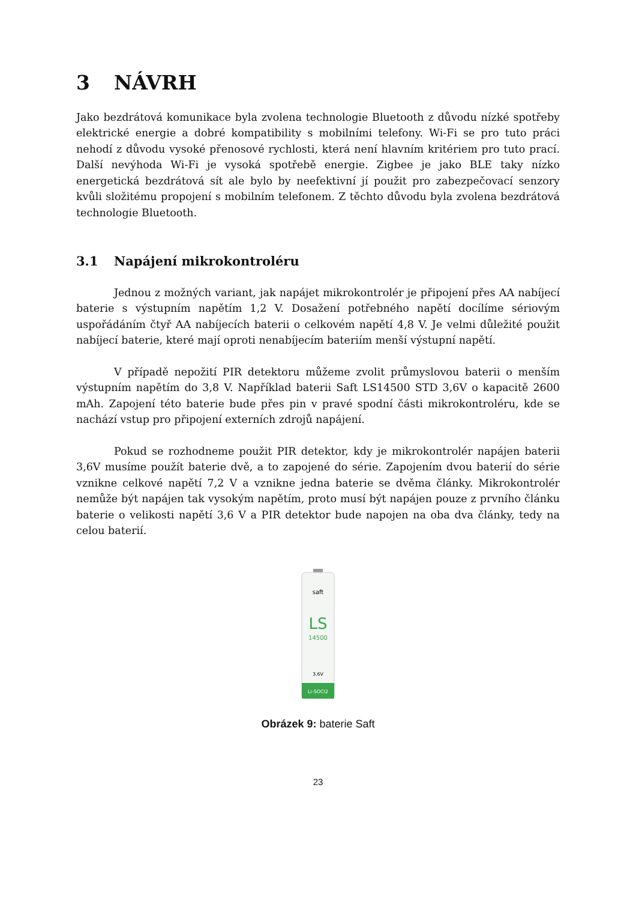3 NÁVRH
Jako bezdrátová komunikace byla zvolena technologie Bluetooth z důvodu nízké spotřeby elektrické energie a dobré kompatibility s mobilními telefony. Wi-Fi se pro tuto práci nehodí z důvodu vysoké přenosové rychlosti, která není hlavním kritériem pro tuto prací. Další nevýhoda Wi-Fi je vysoká spotřebě energie. Zigbee je jako BLE taky nízko energetická bezdrátová sít ale bylo by neefektivní jí použit pro zabezpečovací senzory kvůli složitému propojení s mobilním telefonem. Z těchto důvodu byla zvolena bezdrátová technologie Bluetooth.
3.1 Napájení mikrokontroléru
Jednou z možných variant, jak napájet mikrokontrolér je připojení přes AA nabíjecí baterie s výstupním napětím 1,2 V. Dosažení potřebného napětí docílíme sériovým uspořádáním čtyř AA nabíjecích baterii o celkovém napětí 4,8 V. Je velmi důležité použit nabíjecí baterie, které mají oproti nenabíjecím bateriím menší výstupní napětí.
V případě nepožití PIR detektoru můžeme zvolit průmyslovou baterii o menším výstupním napětím do 3,8 V. Například baterii Saft LS14500 STD 3,6V o kapacitě 2600 mAh. Zapojení této baterie bude přes pin v pravé spodní části mikrokontroléru, kde se nachází vstup pro připojení externích zdrojů napájení.
Pokud se rozhodneme použit PIR detektor, kdy je mikrokontrolér napájen baterii 3,6V musíme použít baterie dvě, a to zapojené do série. Zapojením dvou baterií do série vznikne celkové napětí 7,2 V a vznikne jedna baterie se dvěma články. Mikrokontrolér nemůže být napájen tak vysokým napětím, proto musí být napájen pouze z prvního článku baterie o velikosti napětí 3,6 V a PIR detektor bude napojen na oba dva články, tedy na celou baterií.
saft
LS
14500
3.6V
Li-SOCl2
Obrázek 9: baterie Saft
23